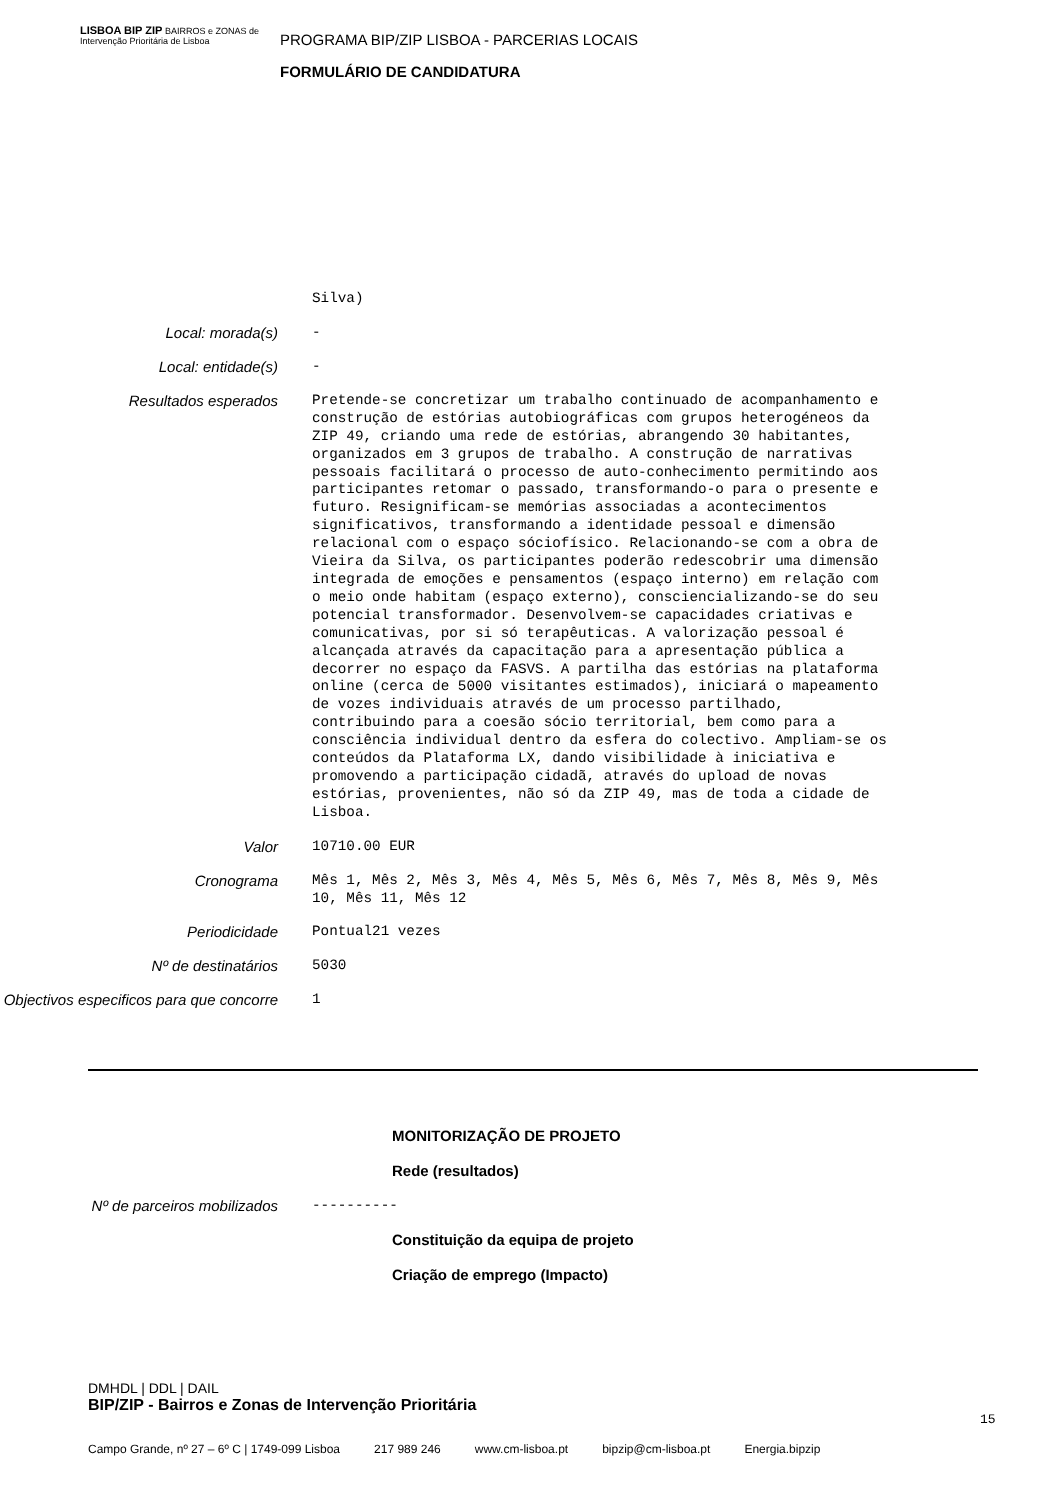LISBOA BIP ZIP BAIRROS e ZONAS de Intervenção Prioritária de Lisboa
PROGRAMA BIP/ZIP LISBOA - PARCERIAS LOCAIS
FORMULÁRIO DE CANDIDATURA
Silva)
Local: morada(s)
-
Local: entidade(s)
-
Resultados esperados
Pretende-se concretizar um trabalho continuado de acompanhamento e construção de estórias autobiográficas com grupos heterogéneos da ZIP 49, criando uma rede de estórias, abrangendo 30 habitantes, organizados em 3 grupos de trabalho. A construção de narrativas pessoais facilitará o processo de auto-conhecimento permitindo aos participantes retomar o passado, transformando-o para o presente e futuro. Resignificam-se memórias associadas a acontecimentos significativos, transformando a identidade pessoal e dimensão relacional com o espaço sóciofísico. Relacionando-se com a obra de Vieira da Silva, os participantes poderão redescobrir uma dimensão integrada de emoções e pensamentos (espaço interno) em relação com o meio onde habitam (espaço externo), consciencializando-se do seu potencial transformador. Desenvolvem-se capacidades criativas e comunicativas, por si só terapêuticas. A valorização pessoal é alcançada através da capacitação para a apresentação pública a decorrer no espaço da FASVS. A partilha das estórias na plataforma online (cerca de 5000 visitantes estimados), iniciará o mapeamento de vozes individuais através de um processo partilhado, contribuindo para a coesão sócio territorial, bem como para a consciência individual dentro da esfera do colectivo. Ampliam-se os conteúdos da Plataforma LX, dando visibilidade à iniciativa e promovendo a participação cidadã, através do upload de novas estórias, provenientes, não só da ZIP 49, mas de toda a cidade de Lisboa.
Valor
10710.00 EUR
Cronograma
Mês 1, Mês 2, Mês 3, Mês 4, Mês 5, Mês 6, Mês 7, Mês 8, Mês 9, Mês 10, Mês 11, Mês 12
Periodicidade
Pontual21 vezes
Nº de destinatários
5030
Objectivos especificos para que concorre
1
MONITORIZAÇÃO DE PROJETO
Rede (resultados)
Nº de parceiros mobilizados
----------
Constituição da equipa de projeto
Criação de emprego (Impacto)
DMHDL | DDL | DAIL
BIP/ZIP - Bairros e Zonas de Intervenção Prioritária
15
Campo Grande, nº 27 – 6º C | 1749-099 Lisboa 217 989 246 www.cm-lisboa.pt bipzip@cm-lisboa.pt Energia.bipzip